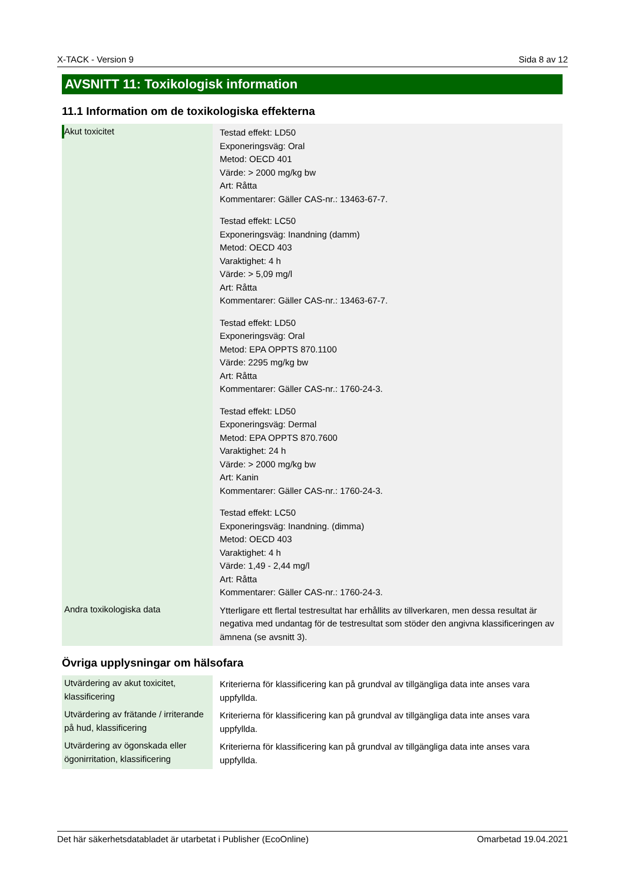X-TACK - Version 9 Sida 8 av 12
AVSNITT 11: Toxikologisk information
11.1 Information om de toxikologiska effekterna
| Akut toxicitet | Testad effekt: LD50 Exponeringsväg: Oral Metod: OECD 401 Värde: > 2000 mg/kg bw Art: Råtta Kommentarer: Gäller CAS-nr.: 13463-67-7. Testad effekt: LC50 Exponeringsväg: Inandning (damm) Metod: OECD 403 Varaktighet: 4 h Värde: > 5,09 mg/l Art: Råtta Kommentarer: Gäller CAS-nr.: 13463-67-7. Testad effekt: LD50 Exponeringsväg: Oral Metod: EPA OPPTS 870.1100 Värde: 2295 mg/kg bw Art: Råtta Kommentarer: Gäller CAS-nr.: 1760-24-3. Testad effekt: LD50 Exponeringsväg: Dermal Metod: EPA OPPTS 870.7600 Varaktighet: 24 h Värde: > 2000 mg/kg bw Art: Kanin Kommentarer: Gäller CAS-nr.: 1760-24-3. Testad effekt: LC50 Exponeringsväg: Inandning. (dimma) Metod: OECD 403 Varaktighet: 4 h Värde: 1,49 - 2,44 mg/l Art: Råtta Kommentarer: Gäller CAS-nr.: 1760-24-3. |
| Andra toxikologiska data | Ytterligare ett flertal testresultat har erhållits av tillverkaren, men dessa resultat är negativa med undantag för de testresultat som stöder den angivna klassificeringen av ämnena (se avsnitt 3). |
Övriga upplysningar om hälsofara
| Utvärdering av akut toxicitet, klassificering | Kriterierna för klassificering kan på grundval av tillgängliga data inte anses vara uppfyllda. |
| Utvärdering av frätande / irriterande på hud, klassificering | Kriterierna för klassificering kan på grundval av tillgängliga data inte anses vara uppfyllda. |
| Utvärdering av ögonskada eller ögonirritation, klassificering | Kriterierna för klassificering kan på grundval av tillgängliga data inte anses vara uppfyllda. |
Det här säkerhetsdatabladet är utarbetat i Publisher (EcoOnline) Omarbetad 19.04.2021